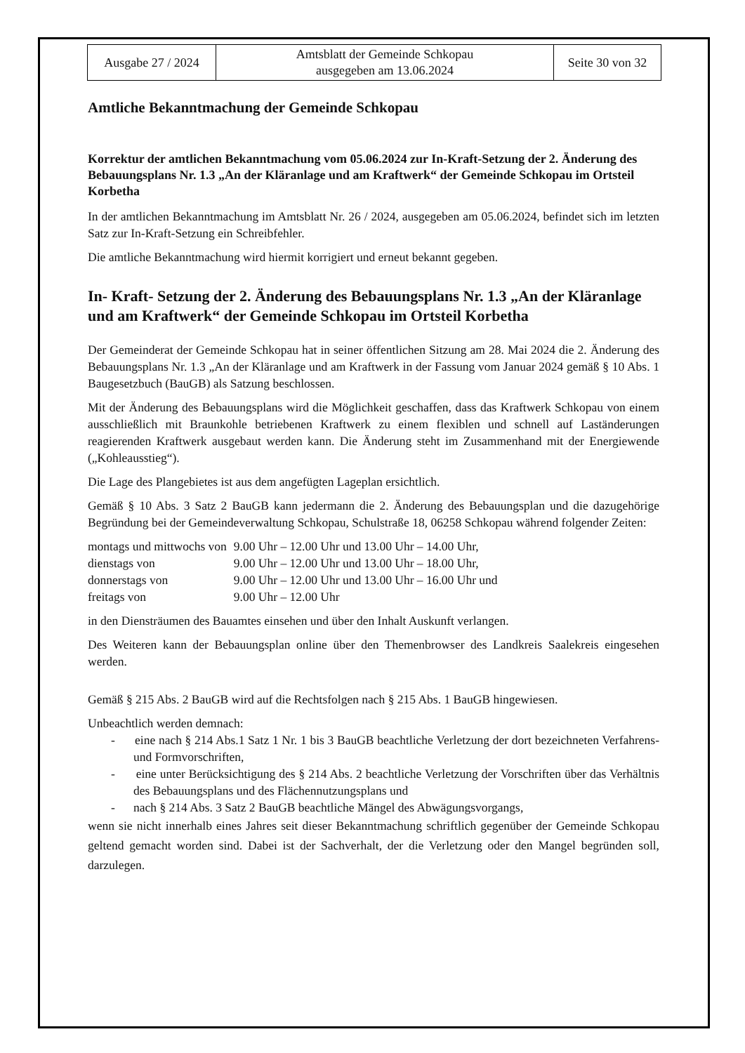| Ausgabe 27 / 2024 | Amtsblatt der Gemeinde Schkopau ausgegeben am 13.06.2024 | Seite 30 von 32 |
Amtliche Bekanntmachung der Gemeinde Schkopau
Korrektur der amtlichen Bekanntmachung vom 05.06.2024 zur In-Kraft-Setzung der 2. Änderung des Bebauungsplans Nr. 1.3 „An der Kläranlage und am Kraftwerk“ der Gemeinde Schkopau im Ortsteil Korbetha
In der amtlichen Bekanntmachung im Amtsblatt Nr. 26 / 2024, ausgegeben am 05.06.2024, befindet sich im letzten Satz zur In-Kraft-Setzung ein Schreibfehler.
Die amtliche Bekanntmachung wird hiermit korrigiert und erneut bekannt gegeben.
In- Kraft- Setzung der 2. Änderung des Bebauungsplans Nr. 1.3 „An der Kläranlage und am Kraftwerk“ der Gemeinde Schkopau im Ortsteil Korbetha
Der Gemeinderat der Gemeinde Schkopau hat in seiner öffentlichen Sitzung am 28. Mai 2024 die 2. Änderung des Bebauungsplans Nr. 1.3 „An der Kläranlage und am Kraftwerk in der Fassung vom Januar 2024 gemäß § 10 Abs. 1 Baugesetzbuch (BauGB) als Satzung beschlossen.
Mit der Änderung des Bebauungsplans wird die Möglichkeit geschaffen, dass das Kraftwerk Schkopau von einem ausschließlich mit Braunkohle betriebenen Kraftwerk zu einem flexiblen und schnell auf Laständerungen reagierenden Kraftwerk ausgebaut werden kann. Die Änderung steht im Zusammenhand mit der Energiewende („Kohleausstieg“).
Die Lage des Plangebietes ist aus dem angefügten Lageplan ersichtlich.
Gemäß § 10 Abs. 3 Satz 2 BauGB kann jedermann die 2. Änderung des Bebauungsplan und die dazugehörige Begründung bei der Gemeindeverwaltung Schkopau, Schulstraße 18, 06258 Schkopau während folgender Zeiten:
| montags und mittwochs von | 9.00 Uhr – 12.00 Uhr und 13.00 Uhr – 14.00 Uhr, |
| dienstags von | 9.00 Uhr – 12.00 Uhr und 13.00 Uhr – 18.00 Uhr, |
| donnerstags von | 9.00 Uhr – 12.00 Uhr und 13.00 Uhr – 16.00 Uhr und |
| freitags von | 9.00 Uhr – 12.00 Uhr |
in den Diensträumen des Bauamtes einsehen und über den Inhalt Auskunft verlangen.
Des Weiteren kann der Bebauungsplan online über den Themenbrowser des Landkreis Saalekreis eingesehen werden.
Gemäß § 215 Abs. 2 BauGB wird auf die Rechtsfolgen nach § 215 Abs. 1 BauGB hingewiesen.
Unbeachtlich werden demnach:
- eine nach § 214 Abs.1 Satz 1 Nr. 1 bis 3 BauGB beachtliche Verletzung der dort bezeichneten Verfahrens- und Formvorschriften,
- eine unter Berücksichtigung des § 214 Abs. 2 beachtliche Verletzung der Vorschriften über das Verhältnis des Bebauungsplans und des Flächennutzungsplans und
- nach § 214 Abs. 3 Satz 2 BauGB beachtliche Mängel des Abwägungsvorgangs,
wenn sie nicht innerhalb eines Jahres seit dieser Bekanntmachung schriftlich gegenüber der Gemeinde Schkopau geltend gemacht worden sind. Dabei ist der Sachverhalt, der die Verletzung oder den Mangel begründen soll, darzulegen.